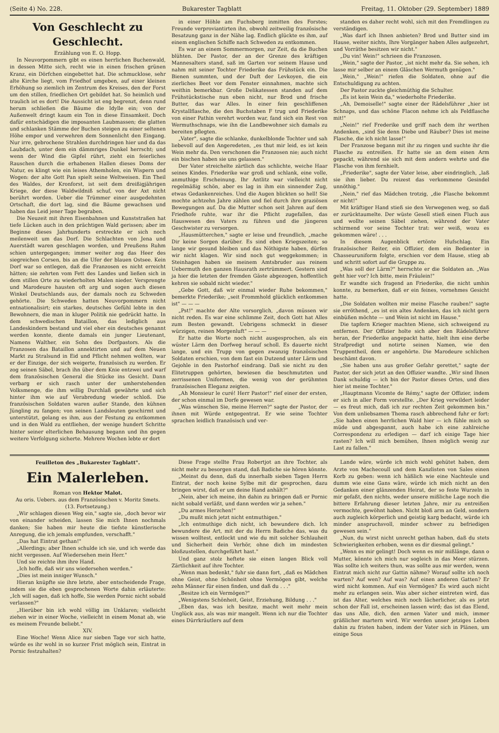(Seite 4) No. 228. Bukarester Tagblatt Freitag, 11. Oktober (29. September) 1889
Von Geschlecht zu Geschlecht.
Erzählung von E. O. Hopp.
In Neuvorpommern gibt es einen herrlichen Buchenwald, in dessen Mitte sich, recht wie in einen frischen grünen Kranz, ein Dörfchen eingebettet hat. Die schmucklose, sehr alte Kirche liegt, vom Friedhof umgeben, auf einer kleinen Erhöhung so ziemlich im Zentrum des Kreises, den der Forst um den stillen, friedlichen Ort gebildet hat. So heimlich und traulich ist es dort! Die Aussicht ist eng begrenzt, denn rund herum schließen die Bäume die Idylle ein; von der Außenwelt dringt kaum ein Ton in diese Einsamkeit. Doch dafür entschädigen die imposanten Laubmassen; die glatten und schlanken Stämme der Buchen steigen zu einer seltenen Höhe empor und verwehren dem Sonnenlicht den Eingang. Nur irre, gebrochene Strahlen durchdringen hier und da das Laubdach, unter dem ein dämmriges Dunkel herrscht; und wenn der Wind die Gipfel rührt, zieht ein feierliches Rauschen durch die erhabenen Hallen dieses Doms der Natur, es klingt wie ein leises Athemholen, ein Wispern und Wogen: der alte Gott Pan spielt seine Weltweisen. Ein Theil des Waldes, der Kronforst, ist seit dem dreißigjährigen Kriege, der diese Waldwildniß schuf, von der Axt nicht berührt worden. Ueber die Trümmer einer ausgedehnten Ortschaft, die dort lag, sind die Bäume gewachsen und haben das Leid jener Tage begraben.
Die Neuzeit mit ihren Eisenbahnen und Kunststraßen hat tiefe Lücken auch in den prächtigen Wald gerissen; aber im Beginne dieses Jahrhunderts erstreckte er sich noch meilenweit um das Dorf. Die Schlachten von Jena und Auerstädt waren geschlagen worden, und Preußens Ruhm schien untergegangen; immer weiter zog das Heer des siegreichen Corsen, bis an die Ufer der blauen Ostsee. Kein Dorf war so entlegen, daß die Franzosen es nicht erreicht hätten; sie zehrten vom Fett des Landes und ließen sich in dem stillen Orte zu wiederholten Malen nieder. Versprengte und Marodeure hausten oft arg und sogen auch diesen Winkel Deutschlands aus, der damals noch zu Schweden gehörte. Die Schweden hatten Neuvorpommern nicht entnationalisirt; ein starkes, deutsches Gefühl lebte in den Bewohnern, die man in kluger Politik nie gedrückt hatte. In dem schwedischen Bataillon, das lediglich aus Landeskindern bestand und viel eher ein deutsches genannt werden konnte, diente damals ein junger Lieutenant, Namens Walther, ein Sohn des Dorfpastors. Als die Franzosen das Bataillon annektirten und auf dem Neuen Markt zu Stralsund in Eid und Pflicht nehmen wollten, war er der Einzige, der sich weigerte, französisch zu werden. Er zog seinen Säbel, brach ihn über dem Knie entzwei und warf dem französischen General die Stücke ins Gesicht. Dann verbarg er sich rasch unter der umherstehenden Volksmenge, die ihm willig Durchlaß gewährte und sich hinter ihm wie auf Verabredung wieder schloß. Die französischen Soldaten waren außer Stande, den kühnen Jüngling zu fangen; von seinen Landsleuten geschirmt und unterstützt, gelang es ihm, aus der Festung zu entkommen und in den Wald zu entfliehen, der wenige hundert Schritte hinter seiner elterlichen Behausung begann und ihn gegen weitere Verfolgung sicherte. Mehrere Wochen lebte er dort
in einer Höhle am Fuchsberg inmitten des Forstes; Freunde verproviantirten ihn, obwohl zeitweilig französische Besatzung ganz in der Nähe lag. Endlich glückte es ihm, auf einem englischen Schiffe nach Schweden zu entkommen.
Es war an einem Sommermorgen, zur Zeit, da die Buchen blühten. Der Pastor, der an der Grenze des kräftigen Mannesalters stand, saß im Garten vor seinem Hause und nahm mit seiner Tochter Friederike das Frühstück ein. Die Bienen summten, und der Duft der Levkoyen, die ein zierliches Beet vor dem Fenster einnahmen, machte sich weithin bemerkbar. Große Delikatessen standen auf dem Frühstückstische nun eben nicht, nur Brod und frische Butter, das war Alles. In einer fein geschliffenen Krystallflasche, die den Buchstaben F trug und Friederike von einer Pathin verehrt worden war, fand sich ein Rest von Wermuthschnaps, wie ihn die Landbewohner sich damals zu bereiten pflegten.
„Vater", sagte die schlanke, dunkelblonde Tochter und sah liebevoll auf den Angeredeten, „es thut mir leid, es ist kein Wein mehr da. Den verschonen die Franzosen nie; auch nicht ein bischen haben sie uns gelassen."
Der Vater streichelte zärtlich das schlichte, weiche Haar seines Kindes. Friederike war groß und schlank, eine volle, anmuthige Erscheinung. Ihr Antlitz war vielleicht nicht regelmäßig schön, aber es lag in ihm ein sinnender Zug, etwas Gedankenreiches. Und die Augen blickten so hell! Sie mochte achtzehn Jahre zählen und fiel durch ihre graziösen Bewegungen auf. Da die Mutter schon seit Jahren auf dem Friedhofe ruhte, war ihr die Pflicht zugefallen, das Hauswesen des Vaters zu führen und die jüngeren Geschwister zu versorgen.
„Hausmütterchen," sagte er leise und freundlich, „mache Dir keine Sorgen darüber. Es sind eben Kriegszeiten; so lange wir gesund bleiben und das Nöthigste haben, dürfen wir nicht klagen. Wir sind noch gut weggekommen; in Steinhagen haben sie meinem Amtsbruder aus reinem Uebermuth den ganzen Hausrath zertrümmert. Gestern sind ja hier die letzten der fremden Gäste abgezogen, hoffentlich kehren sie sobald nicht wieder."
„Gebe Gott, daß wir einmal wieder Ruhe bekommen," bemerkte Friederike; „seit Frommhold glücklich entkommen ist" — — —
„Pst!" machte der Alte vorsorglich, „davon müssen wir nicht reden. Es war eine schlimme Zeit, doch Gott hat Alles zum Besten gewandt. Uebrigens schmeckt in dieser würzigen, reinen Morgenluft" — — —
Er hatte die Worte noch nicht ausgesprochen, als ein wüster Lärm den Dorfweg herauf scholl. Es dauerte nicht lange, und ein Trupp von gegen zwanzig französischen Soldaten erschien, von dem fast ein Dutzend unter Lärm und Gejohle in den Pastorhof eindrang. Daß sie nicht zu den Elitetruppen gehörten, bewiesen die beschmutzten und zerrissenen Uniformen, die wenig von der gerühmten französischen Eleganz zeigten.
„Ah Monsieur le curé! Herr Pastor!" rief einer der ersten, der schon einmal im Dorfe gewesen war.
„Was wünschen Sie, meine Herren?" sagte der Pastor, der ihnen mit Würde entgegentrat. Er wie seine Tochter sprachen leidlich französisch und ver-
standen es daher recht wohl, sich mit den Fremdlingen zu verständigen.
„Was darf ich Ihnen anbieten? Brod und Butter sind im Hause, weiter nichts, Ihre Vorgänger haben Alles aufgezehrt, und Vorräthe besitzen wir nicht."
„Du vin! Wein!" schrieen die Franzosen.
„Wein," sagte der Pastor, „ist nicht mehr da. Sie sehen, ich lasse mir selber an einem Gläschen Wermuth genügen."
„Wein," „Wein!" riefen die Soldaten, ohne auf die Entschuldigung zu achten.
Der Pastor zuckte gleichmüthig die Schulter.
„Es ist kein Wein da," wiederholte Friederike.
„Ah, Demoiselle!" sagte einer der Rädelsführer „hier ist Schnaps, und das schöne Flacon nehme ich als Feldflasche mit!"
„Nein!" rief Frederike und griff nach dem ihr werthen Andenken, „sind Sie denn Diebe und Räuber? Dies ist meine Flasche, die ich nicht lasse!"
Der Franzose begann mit ihr zu ringen und suchte ihr die Flasche zu entreißen. Er hatte sie an dem einen Arm gepackt, während sie sich mit dem andern wehrte und die Flasche von ihm fernhielt.
„Friederike", sagte der Vater leise, aber eindringlich, „laß sie ihm lieber. Du reizest das verkommene Gesindel unnöthig."
„Nein," rief das Mädchen trotzig, „die Flasche bekommt er nicht!"
Mit kräftiger Hand stieß sie den Verwegenen weg, so daß er zurücktaumelte. Der wüste Gesell stieß einen Fluch aus und wollte seinen Säbel ziehen, während der Vater schirmend vor seine Tochter trat: wer weiß, wozu es gekommen wäre! . . .
In diesem Augenblick ertönte Hufschlag. Ein französischer Reiter, ein Offizier, dem ein Bedienter in Chasseuruniform folgte, erschien vor dem Hause, stieg ab und schritt sofort auf die Gruppe zu.
„Was soll der Lärm?" herrschte er die Soldaten an. „Was geht hier vor? Ich bitte, mein Fräulein!"
Er wandte sich fragend an Friederike, die nicht umhin konnte, zu bemerken, daß er ein feines, vornehmes Gesicht hatte.
„Die Soldaten wollten mir meine Flasche rauben!" sagte sie erröthend, „es ist ein altes Andenken, das ich nicht gern einbüßen möchte — und Wein ist nicht im Hause."
Die tapfern Krieger machten Miene, sich schweigend zu entfernen. Der Offizier holte sich aber den Rädelsführer heran, der Friederike angepackt hatte, hielt ihm eine derbe Strafpredigt und notirte seinen Namen, wie den Truppentheil, dem er angehörte. Die Marodeure schlichen beschämt davon.
„Sie haben uns aus großer Gefahr gerettet," sagte der Pastor, der sich jetzt an den Offizier wandte. „Wir sind Ihnen Dank schuldig — ich bin der Pastor dieses Ortes, und dies hier ist meine Tochter."
„Hauptmann Vicomte de Rémy," sagte der Offizier, indem er sich in aller Form vorstellte. „Der Krieg verwildert leider — es freut mich, daß ich zur rechten Zeit gekommen bin." Von dem unliebsamen Thema rasch abbrechend fuhr er fort: „Sie haben einen herrlichen Wald hier — ich fühle mich so müde und abgespannt, auch habe ich eine zahlreiche Correspondenz zu erledigen — darf ich einige Tage hier rasten? Ich will mich bemühen, Ihnen möglich wenig zur Last zu fallen."
Feuilleton des „Bukarester Tagblatt".
Ein Malerleben.
Roman von Hektor Malot.
Au oris. Uebers. aus dem Französischen v. Moritz Smets.
(13. Fortsetzung.)
„Wir schlagen diesen Weg ein," sagte sie, „doch bevor wir von einander scheiden, lassen Sie mich Ihnen nochmals danken; Sie haben mir heute die tiefste künstlerische Anregung, die ich jemals empfunden, verschafft."
„Das hat Eintrat gethan!"
„Allerdings; aber Ihnen schulde ich sie, und ich werde das nicht vergessen. Auf Wiedersehen mein Herr."
Und sie reichte ihm ihre Hand.
„Ich hoffe, daß wir uns wiedersehen werden."
„Dies ist mein inniger Wunsch."
Hieran knüpfte sie ihre letzte, aber entscheidende Frage, indem sie die eben gesprochenen Worte dahin erläuterte: „Ich will sagen, daß ich hoffe, Sie werden Pornic nicht sobald verlassen?"
„Hierüber bin ich wohl völlig im Unklaren; vielleicht ziehen wir in einer Woche, vielleicht in einem Monat ab, wie es meinem Freunde beliebt."
XIV.
Eine Woche! Wenn Alice nur sieben Tage vor sich hatte, würde es ihr wohl in so kurzer Frist möglich sein, Eintrat in Pornic festzuhalten?
Diese Frage stellte Frau Robertjot an ihre Tochter, als nicht mehr zu besorgen stand, daß Badiche sie hören könnte.
„Meinst du denn, daß du innerhalb sieben Tagen Herrn Eintrat, der noch keine Sylbe mit dir gesprochen, dazu bringen wirst, daß er um deine Hand anhält?"
„Nein, aber ich meine, ihn dahin zu bringen daß er Pornic nicht sobald verläßt, und dann werden wir ja sehen."
„Du armes Herzchen!"
„Du mußt mich jetzt nicht entmuthigen."
„Ich entmuthige dich nicht, ich bewundere dich. Ich bewundere die Art, mit der du Herrn Badiche das, was du wissen wolltest, entlockt und wie du mit solcher Schlauheit und Sicherheit dein Verhör, ohne dich im mindesten bloßzustellen, durchgeführt hast."
Und ganz stolz heftete sie einen langen Blick voll Zärtlichkeit auf ihre Tochter.
„Wenn man bedenkt," fuhr sie dann fort, „daß es Mädchen ohne Geist, ohne Schönheit ohne Vermögen gibt, welche zehn Männer für einen finden, und daß du . . ."
„Besitze ich ein Vermögen?"
„Wenigstens Schönheit, Geist, Erziehung, Bildung . . ."
„Eben das, was ich besitze, macht weit mehr mein Unglück aus, als was mir mangelt. Wenn ich nur die Tochter eines Dürrkräutlers auf dem
Lande wäre, würde ich mich wohl gehütet haben, dem Arzte von Machecoull und dem Kanzlisten von Sales einen Korb zu geben: wenn ich häßlich wie eine Nachteule und dumm wie eine Gans wäre, würde ich mich nicht an den Gedanken einer glänzenden Heirat, der so feste Wurzeln in mir gefaßt, den nichts, weder unsere mißliche Lage noch die bittere Erfahrung dieser letzten Jahre, mir zu entreißen vermochte, gewöhnt haben. Nicht bloß arm an Geld, sondern auch zugleich körperlich und geistig karg bedacht, würde ich minder anspruchsvoll, minder schwer zu befriedigen gewesen sein."
„Nun, du wirst nicht unrecht gethan haben, daß du stets Schwierigkeiten erhoben, wenn es dir diesmal gelingt."
„Wenn es mir gelingt! Doch wenn es mir mißlänge, dann o Mutter, könnte ich mich nur sogleich in das Meer stürzen. Was sollte ich weiters thun, was sollte aus mir werden, wenn Eintrat mich nicht zur Gattin nähme? Worauf sollte ich noch warten? Auf wen? Auf was? Auf einen anderen Gatten? Er wird nicht kommen. Auf ein Vermögen? Es wird auch nicht mehr zu erlangen sein. Was aber sicher eintreten wird, das ist das Alter, welches mich noch lächerlicher, als es jetzt schon der Fall ist, erscheinen lassen wird; das ist das Elend, das uns Alle, dich, den armen Vater und mich, immer gräßlicher martern wird. Wir werden unser jetziges Leben dahin zu fristen haben, indem der Vater sich in Plänen, um einige Sous